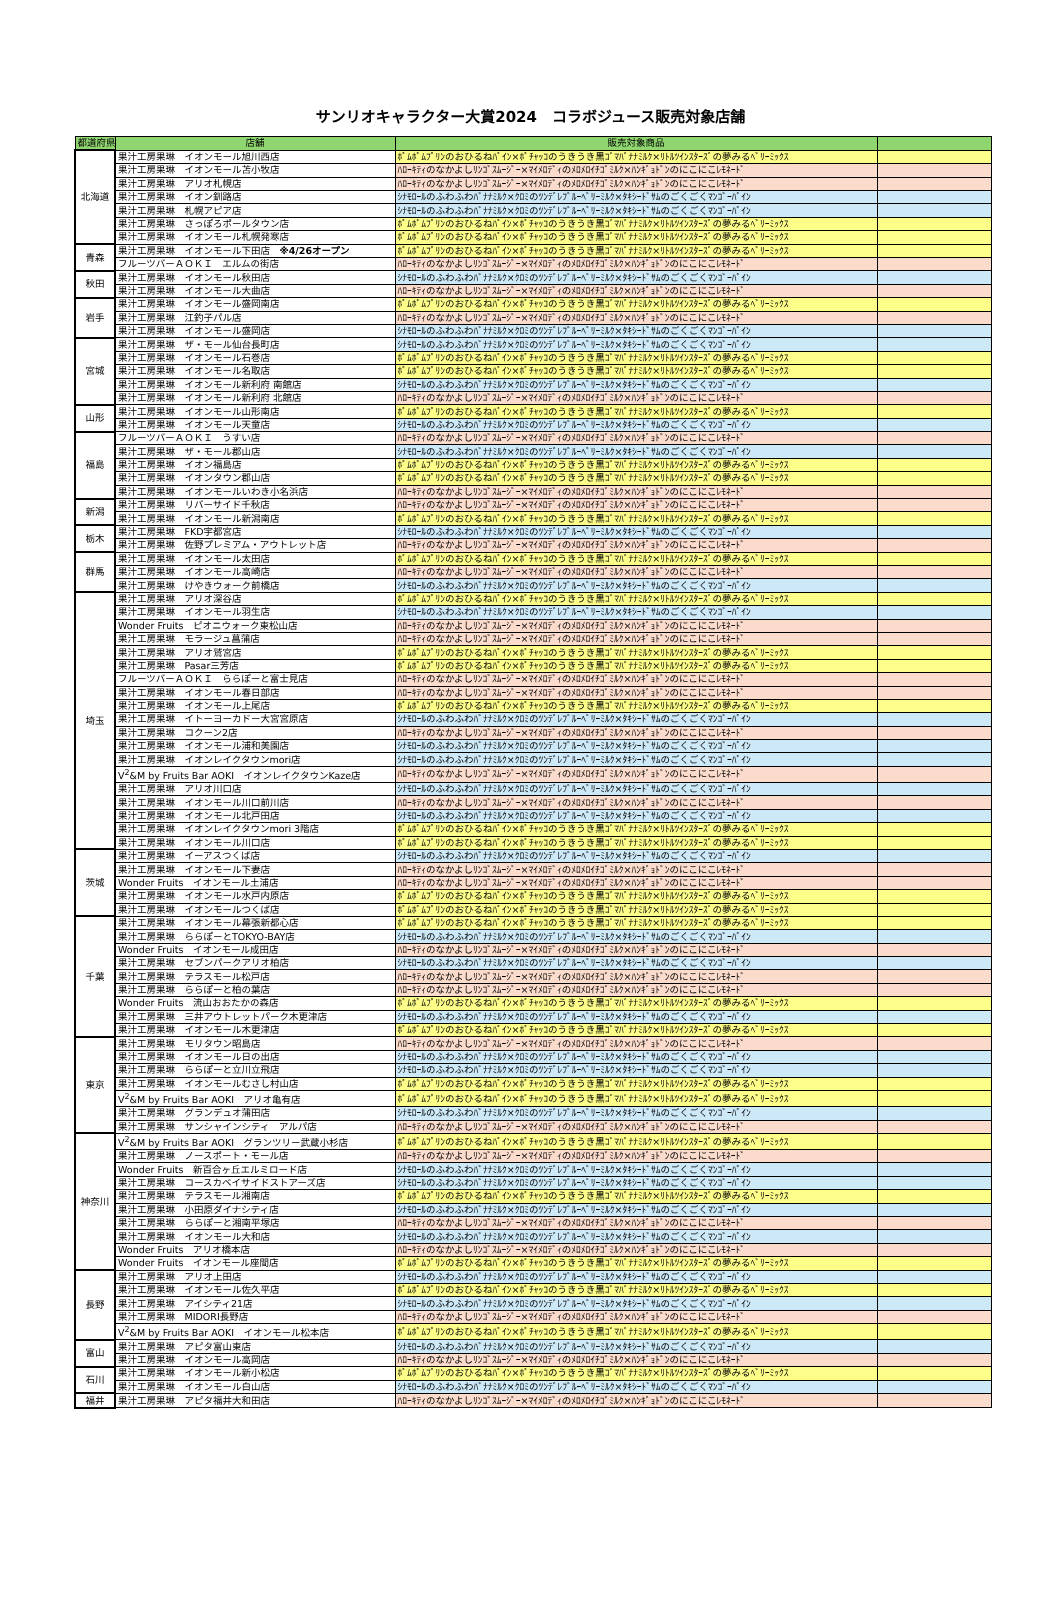サンリオキャラクター大賞2024　コラボジュース販売対象店舗
| 都道府県 | 店舗 | 販売対象商品 | |
| --- | --- | --- | --- |
| 北海道 | 果汁工房果琳 イオンモール旭川西店 | ﾎﾟﾑﾎﾟﾑﾌﾟﾘﾝのおひるねﾊﾟｲﾝ×ﾎﾟﾁｬｯｺのうきうき黒ｺﾞﾏﾊﾞﾅﾅﾐﾙｸ×ﾘﾄﾙﾂｲﾝｽﾀｰｽﾞの夢みるﾍﾞﾘｰﾐｯｸｽ | |
| | 果汁工房果琳 イオンモール苫小牧店 | ﾊﾛｰｷﾃｨのなかよしﾘﾝｺﾞｽﾑｰｼﾞｰ×ﾏｲﾒﾛﾃﾞｨのﾒﾛﾒﾛｲﾁｺﾞﾐﾙｸ×ﾊﾝｷﾞｮﾄﾞﾝのにこにこﾚﾓﾈｰﾄﾞ | |
| | 果汁工房果琳 アリオ札幌店 | ﾊﾛｰｷﾃｨのなかよしﾘﾝｺﾞｽﾑｰｼﾞｰ×ﾏｲﾒﾛﾃﾞｨのﾒﾛﾒﾛｲﾁｺﾞﾐﾙｸ×ﾊﾝｷﾞｮﾄﾞﾝのにこにこﾚﾓﾈｰﾄﾞ | |
| | 果汁工房果琳 イオン釧路店 | ｼﾅﾓﾛｰﾙのふわふわﾊﾞﾅﾅﾐﾙｸ×ｸﾛﾐのﾂﾝﾃﾞﾚﾌﾞﾙｰﾍﾞﾘｰﾐﾙｸ×ﾀｷｼｰﾄﾞｻﾑのごくごくﾏﾝｺﾞｰﾊﾟｲﾝ | |
| | 果汁工房果琳 札幌アピア店 | ｼﾅﾓﾛｰﾙのふわふわﾊﾞﾅﾅﾐﾙｸ×ｸﾛﾐのﾂﾝﾃﾞﾚﾌﾞﾙｰﾍﾞﾘｰﾐﾙｸ×ﾀｷｼｰﾄﾞｻﾑのごくごくﾏﾝｺﾞｰﾊﾟｲﾝ | |
| | 果汁工房果琳 さっぽろポールタウン店 | ﾎﾟﾑﾎﾟﾑﾌﾟﾘﾝのおひるねﾊﾟｲﾝ×ﾎﾟﾁｬｯｺのうきうき黒ｺﾞﾏﾊﾞﾅﾅﾐﾙｸ×ﾘﾄﾙﾂｲﾝｽﾀｰｽﾞの夢みるﾍﾞﾘｰﾐｯｸｽ | |
| | 果汁工房果琳 イオンモール札幌発寒店 | ﾎﾟﾑﾎﾟﾑﾌﾟﾘﾝのおひるねﾊﾟｲﾝ×ﾎﾟﾁｬｯｺのうきうき黒ｺﾞﾏﾊﾞﾅﾅﾐﾙｸ×ﾘﾄﾙﾂｲﾝｽﾀｰｽﾞの夢みるﾍﾞﾘｰﾐｯｸｽ | |
| 青森 | 果汁工房果琳 イオンモール下田店 ※4/26オープン | ﾎﾟﾑﾎﾟﾑﾌﾟﾘﾝのおひるねﾊﾟｲﾝ×ﾎﾟﾁｬｯｺのうきうき黒ｺﾞﾏﾊﾞﾅﾅﾐﾙｸ×ﾘﾄﾙﾂｲﾝｽﾀｰｽﾞの夢みるﾍﾞﾘｰﾐｯｸｽ | |
| | フルーツバーＡＯＫＩ エルムの街店 | ﾊﾛｰｷﾃｨのなかよしﾘﾝｺﾞｽﾑｰｼﾞｰ×ﾏｲﾒﾛﾃﾞｨのﾒﾛﾒﾛｲﾁｺﾞﾐﾙｸ×ﾊﾝｷﾞｮﾄﾞﾝのにこにこﾚﾓﾈｰﾄﾞ | |
| 秋田 | 果汁工房果琳 イオンモール秋田店 | ｼﾅﾓﾛｰﾙのふわふわﾊﾞﾅﾅﾐﾙｸ×ｸﾛﾐのﾂﾝﾃﾞﾚﾌﾞﾙｰﾍﾞﾘｰﾐﾙｸ×ﾀｷｼｰﾄﾞｻﾑのごくごくﾏﾝｺﾞｰﾊﾟｲﾝ | |
| | 果汁工房果琳 イオンモール大曲店 | ﾊﾛｰｷﾃｨのなかよしﾘﾝｺﾞｽﾑｰｼﾞｰ×ﾏｲﾒﾛﾃﾞｨのﾒﾛﾒﾛｲﾁｺﾞﾐﾙｸ×ﾊﾝｷﾞｮﾄﾞﾝのにこにこﾚﾓﾈｰﾄﾞ | |
| 岩手 | 果汁工房果琳 イオンモール盛岡南店 | ﾎﾟﾑﾎﾟﾑﾌﾟﾘﾝのおひるねﾊﾟｲﾝ×ﾎﾟﾁｬｯｺのうきうき黒ｺﾞﾏﾊﾞﾅﾅﾐﾙｸ×ﾘﾄﾙﾂｲﾝｽﾀｰｽﾞの夢みるﾍﾞﾘｰﾐｯｸｽ | |
| | 果汁工房果琳 江釣子パル店 | ﾊﾛｰｷﾃｨのなかよしﾘﾝｺﾞｽﾑｰｼﾞｰ×ﾏｲﾒﾛﾃﾞｨのﾒﾛﾒﾛｲﾁｺﾞﾐﾙｸ×ﾊﾝｷﾞｮﾄﾞﾝのにこにこﾚﾓﾈｰﾄﾞ | |
| | 果汁工房果琳 イオンモール盛岡店 | ｼﾅﾓﾛｰﾙのふわふわﾊﾞﾅﾅﾐﾙｸ×ｸﾛﾐのﾂﾝﾃﾞﾚﾌﾞﾙｰﾍﾞﾘｰﾐﾙｸ×ﾀｷｼｰﾄﾞｻﾑのごくごくﾏﾝｺﾞｰﾊﾟｲﾝ | |
| 宮城 | 果汁工房果琳 ザ・モール仙台長町店 | ｼﾅﾓﾛｰﾙのふわふわﾊﾞﾅﾅﾐﾙｸ×ｸﾛﾐのﾂﾝﾃﾞﾚﾌﾞﾙｰﾍﾞﾘｰﾐﾙｸ×ﾀｷｼｰﾄﾞｻﾑのごくごくﾏﾝｺﾞｰﾊﾟｲﾝ | |
| | 果汁工房果琳 イオンモール石巻店 | ﾎﾟﾑﾎﾟﾑﾌﾟﾘﾝのおひるねﾊﾟｲﾝ×ﾎﾟﾁｬｯｺのうきうき黒ｺﾞﾏﾊﾞﾅﾅﾐﾙｸ×ﾘﾄﾙﾂｲﾝｽﾀｰｽﾞの夢みるﾍﾞﾘｰﾐｯｸｽ | |
| | 果汁工房果琳 イオンモール名取店 | ﾎﾟﾑﾎﾟﾑﾌﾟﾘﾝのおひるねﾊﾟｲﾝ×ﾎﾟﾁｬｯｺのうきうき黒ｺﾞﾏﾊﾞﾅﾅﾐﾙｸ×ﾘﾄﾙﾂｲﾝｽﾀｰｽﾞの夢みるﾍﾞﾘｰﾐｯｸｽ | |
| | 果汁工房果琳 イオンモール新利府 南館店 | ｼﾅﾓﾛｰﾙのふわふわﾊﾞﾅﾅﾐﾙｸ×ｸﾛﾐのﾂﾝﾃﾞﾚﾌﾞﾙｰﾍﾞﾘｰﾐﾙｸ×ﾀｷｼｰﾄﾞｻﾑのごくごくﾏﾝｺﾞｰﾊﾟｲﾝ | |
| | 果汁工房果琳 イオンモール新利府 北館店 | ﾊﾛｰｷﾃｨのなかよしﾘﾝｺﾞｽﾑｰｼﾞｰ×ﾏｲﾒﾛﾃﾞｨのﾒﾛﾒﾛｲﾁｺﾞﾐﾙｸ×ﾊﾝｷﾞｮﾄﾞﾝのにこにこﾚﾓﾈｰﾄﾞ | |
| 山形 | 果汁工房果琳 イオンモール山形南店 | ﾎﾟﾑﾎﾟﾑﾌﾟﾘﾝのおひるねﾊﾟｲﾝ×ﾎﾟﾁｬｯｺのうきうき黒ｺﾞﾏﾊﾞﾅﾅﾐﾙｸ×ﾘﾄﾙﾂｲﾝｽﾀｰｽﾞの夢みるﾍﾞﾘｰﾐｯｸｽ | |
| | 果汁工房果琳 イオンモール天童店 | ｼﾅﾓﾛｰﾙのふわふわﾊﾞﾅﾅﾐﾙｸ×ｸﾛﾐのﾂﾝﾃﾞﾚﾌﾞﾙｰﾍﾞﾘｰﾐﾙｸ×ﾀｷｼｰﾄﾞｻﾑのごくごくﾏﾝｺﾞｰﾊﾟｲﾝ | |
| 福島 | フルーツバーＡＯＫＩ うすい店 | ﾊﾛｰｷﾃｨのなかよしﾘﾝｺﾞｽﾑｰｼﾞｰ×ﾏｲﾒﾛﾃﾞｨのﾒﾛﾒﾛｲﾁｺﾞﾐﾙｸ×ﾊﾝｷﾞｮﾄﾞﾝのにこにこﾚﾓﾈｰﾄﾞ | |
| | 果汁工房果琳 ザ・モール郡山店 | ｼﾅﾓﾛｰﾙのふわふわﾊﾞﾅﾅﾐﾙｸ×ｸﾛﾐのﾂﾝﾃﾞﾚﾌﾞﾙｰﾍﾞﾘｰﾐﾙｸ×ﾀｷｼｰﾄﾞｻﾑのごくごくﾏﾝｺﾞｰﾊﾟｲﾝ | |
| | 果汁工房果琳 イオン福島店 | ﾎﾟﾑﾎﾟﾑﾌﾟﾘﾝのおひるねﾊﾟｲﾝ×ﾎﾟﾁｬｯｺのうきうき黒ｺﾞﾏﾊﾞﾅﾅﾐﾙｸ×ﾘﾄﾙﾂｲﾝｽﾀｰｽﾞの夢みるﾍﾞﾘｰﾐｯｸｽ | |
| | 果汁工房果琳 イオンタウン郡山店 | ﾎﾟﾑﾎﾟﾑﾌﾟﾘﾝのおひるねﾊﾟｲﾝ×ﾎﾟﾁｬｯｺのうきうき黒ｺﾞﾏﾊﾞﾅﾅﾐﾙｸ×ﾘﾄﾙﾂｲﾝｽﾀｰｽﾞの夢みるﾍﾞﾘｰﾐｯｸｽ | |
| | 果汁工房果琳 イオンモールいわき小名浜店 | ﾊﾛｰｷﾃｨのなかよしﾘﾝｺﾞｽﾑｰｼﾞｰ×ﾏｲﾒﾛﾃﾞｨのﾒﾛﾒﾛｲﾁｺﾞﾐﾙｸ×ﾊﾝｷﾞｮﾄﾞﾝのにこにこﾚﾓﾈｰﾄﾞ | |
| 新潟 | 果汁工房果琳 リバーサイド千秋店 | ﾊﾛｰｷﾃｨのなかよしﾘﾝｺﾞｽﾑｰｼﾞｰ×ﾏｲﾒﾛﾃﾞｨのﾒﾛﾒﾛｲﾁｺﾞﾐﾙｸ×ﾊﾝｷﾞｮﾄﾞﾝのにこにこﾚﾓﾈｰﾄﾞ | |
| | 果汁工房果琳 イオンモール新潟南店 | ﾎﾟﾑﾎﾟﾑﾌﾟﾘﾝのおひるねﾊﾟｲﾝ×ﾎﾟﾁｬｯｺのうきうき黒ｺﾞﾏﾊﾞﾅﾅﾐﾙｸ×ﾘﾄﾙﾂｲﾝｽﾀｰｽﾞの夢みるﾍﾞﾘｰﾐｯｸｽ | |
| 栃木 | 果汁工房果琳 FKD宇都宮店 | ｼﾅﾓﾛｰﾙのふわふわﾊﾞﾅﾅﾐﾙｸ×ｸﾛﾐのﾂﾝﾃﾞﾚﾌﾞﾙｰﾍﾞﾘｰﾐﾙｸ×ﾀｷｼｰﾄﾞｻﾑのごくごくﾏﾝｺﾞｰﾊﾟｲﾝ | |
| | 果汁工房果琳 佐野プレミアム・アウトレット店 | ﾊﾛｰｷﾃｨのなかよしﾘﾝｺﾞｽﾑｰｼﾞｰ×ﾏｲﾒﾛﾃﾞｨのﾒﾛﾒﾛｲﾁｺﾞﾐﾙｸ×ﾊﾝｷﾞｮﾄﾞﾝのにこにこﾚﾓﾈｰﾄﾞ | |
| 群馬 | 果汁工房果琳 イオンモール太田店 | ﾎﾟﾑﾎﾟﾑﾌﾟﾘﾝのおひるねﾊﾟｲﾝ×ﾎﾟﾁｬｯｺのうきうき黒ｺﾞﾏﾊﾞﾅﾅﾐﾙｸ×ﾘﾄﾙﾂｲﾝｽﾀｰｽﾞの夢みるﾍﾞﾘｰﾐｯｸｽ | |
| | 果汁工房果琳 イオンモール高崎店 | ﾊﾛｰｷﾃｨのなかよしﾘﾝｺﾞｽﾑｰｼﾞｰ×ﾏｲﾒﾛﾃﾞｨのﾒﾛﾒﾛｲﾁｺﾞﾐﾙｸ×ﾊﾝｷﾞｮﾄﾞﾝのにこにこﾚﾓﾈｰﾄﾞ | |
| | 果汁工房果琳 けやきウォーク前橋店 | ｼﾅﾓﾛｰﾙのふわふわﾊﾞﾅﾅﾐﾙｸ×ｸﾛﾐのﾂﾝﾃﾞﾚﾌﾞﾙｰﾍﾞﾘｰﾐﾙｸ×ﾀｷｼｰﾄﾞｻﾑのごくごくﾏﾝｺﾞｰﾊﾟｲﾝ | |
| 埼玉 | 果汁工房果琳 アリオ深谷店 | ﾎﾟﾑﾎﾟﾑﾌﾟﾘﾝのおひるねﾊﾟｲﾝ×ﾎﾟﾁｬｯｺのうきうき黒ｺﾞﾏﾊﾞﾅﾅﾐﾙｸ×ﾘﾄﾙﾂｲﾝｽﾀｰｽﾞの夢みるﾍﾞﾘｰﾐｯｸｽ | |
| | 果汁工房果琳 イオンモール羽生店 | ｼﾅﾓﾛｰﾙのふわふわﾊﾞﾅﾅﾐﾙｸ×ｸﾛﾐのﾂﾝﾃﾞﾚﾌﾞﾙｰﾍﾞﾘｰﾐﾙｸ×ﾀｷｼｰﾄﾞｻﾑのごくごくﾏﾝｺﾞｰﾊﾟｲﾝ | |
| | Wonder Fruits ピオニウォーク東松山店 | ﾊﾛｰｷﾃｨのなかよしﾘﾝｺﾞｽﾑｰｼﾞｰ×ﾏｲﾒﾛﾃﾞｨのﾒﾛﾒﾛｲﾁｺﾞﾐﾙｸ×ﾊﾝｷﾞｮﾄﾞﾝのにこにこﾚﾓﾈｰﾄﾞ | |
| | 果汁工房果琳 モラージュ菖蒲店 | ﾊﾛｰｷﾃｨのなかよしﾘﾝｺﾞｽﾑｰｼﾞｰ×ﾏｲﾒﾛﾃﾞｨのﾒﾛﾒﾛｲﾁｺﾞﾐﾙｸ×ﾊﾝｷﾞｮﾄﾞﾝのにこにこﾚﾓﾈｰﾄﾞ | |
| | 果汁工房果琳 アリオ鷲宮店 | ﾎﾟﾑﾎﾟﾑﾌﾟﾘﾝのおひるねﾊﾟｲﾝ×ﾎﾟﾁｬｯｺのうきうき黒ｺﾞﾏﾊﾞﾅﾅﾐﾙｸ×ﾘﾄﾙﾂｲﾝｽﾀｰｽﾞの夢みるﾍﾞﾘｰﾐｯｸｽ | |
| | 果汁工房果琳 Pasar三芳店 | ﾎﾟﾑﾎﾟﾑﾌﾟﾘﾝのおひるねﾊﾟｲﾝ×ﾎﾟﾁｬｯｺのうきうき黒ｺﾞﾏﾊﾞﾅﾅﾐﾙｸ×ﾘﾄﾙﾂｲﾝｽﾀｰｽﾞの夢みるﾍﾞﾘｰﾐｯｸｽ | |
| | フルーツバーＡＯＫＩ ららぽーと富士見店 | ﾊﾛｰｷﾃｨのなかよしﾘﾝｺﾞｽﾑｰｼﾞｰ×ﾏｲﾒﾛﾃﾞｨのﾒﾛﾒﾛｲﾁｺﾞﾐﾙｸ×ﾊﾝｷﾞｮﾄﾞﾝのにこにこﾚﾓﾈｰﾄﾞ | |
| | 果汁工房果琳 イオンモール春日部店 | ﾊﾛｰｷﾃｨのなかよしﾘﾝｺﾞｽﾑｰｼﾞｰ×ﾏｲﾒﾛﾃﾞｨのﾒﾛﾒﾛｲﾁｺﾞﾐﾙｸ×ﾊﾝｷﾞｮﾄﾞﾝのにこにこﾚﾓﾈｰﾄﾞ | |
| | 果汁工房果琳 イオンモール上尾店 | ﾎﾟﾑﾎﾟﾑﾌﾟﾘﾝのおひるねﾊﾟｲﾝ×ﾎﾟﾁｬｯｺのうきうき黒ｺﾞﾏﾊﾞﾅﾅﾐﾙｸ×ﾘﾄﾙﾂｲﾝｽﾀｰｽﾞの夢みるﾍﾞﾘｰﾐｯｸｽ | |
| | 果汁工房果琳 イトーヨーカドー大宮宮原店 | ｼﾅﾓﾛｰﾙのふわふわﾊﾞﾅﾅﾐﾙｸ×ｸﾛﾐのﾂﾝﾃﾞﾚﾌﾞﾙｰﾍﾞﾘｰﾐﾙｸ×ﾀｷｼｰﾄﾞｻﾑのごくごくﾏﾝｺﾞｰﾊﾟｲﾝ | |
| | 果汁工房果琳 コクーン2店 | ﾊﾛｰｷﾃｨのなかよしﾘﾝｺﾞｽﾑｰｼﾞｰ×ﾏｲﾒﾛﾃﾞｨのﾒﾛﾒﾛｲﾁｺﾞﾐﾙｸ×ﾊﾝｷﾞｮﾄﾞﾝのにこにこﾚﾓﾈｰﾄﾞ | |
| | 果汁工房果琳 イオンモール浦和美園店 | ｼﾅﾓﾛｰﾙのふわふわﾊﾞﾅﾅﾐﾙｸ×ｸﾛﾐのﾂﾝﾃﾞﾚﾌﾞﾙｰﾍﾞﾘｰﾐﾙｸ×ﾀｷｼｰﾄﾞｻﾑのごくごくﾏﾝｺﾞｰﾊﾟｲﾝ | |
| | 果汁工房果琳 イオンレイクタウンmori店 | ｼﾅﾓﾛｰﾙのふわふわﾊﾞﾅﾅﾐﾙｸ×ｸﾛﾐのﾂﾝﾃﾞﾚﾌﾞﾙｰﾍﾞﾘｰﾐﾙｸ×ﾀｷｼｰﾄﾞｻﾑのごくごくﾏﾝｺﾞｰﾊﾟｲﾝ | |
| | V<sup>2</sup>&M by Fruits Bar AOKI イオンレイクタウンKaze店 | ﾊﾛｰｷﾃｨのなかよしﾘﾝｺﾞｽﾑｰｼﾞｰ×ﾏｲﾒﾛﾃﾞｨのﾒﾛﾒﾛｲﾁｺﾞﾐﾙｸ×ﾊﾝｷﾞｮﾄﾞﾝのにこにこﾚﾓﾈｰﾄﾞ | |
| | 果汁工房果琳 アリオ川口店 | ｼﾅﾓﾛｰﾙのふわふわﾊﾞﾅﾅﾐﾙｸ×ｸﾛﾐのﾂﾝﾃﾞﾚﾌﾞﾙｰﾍﾞﾘｰﾐﾙｸ×ﾀｷｼｰﾄﾞｻﾑのごくごくﾏﾝｺﾞｰﾊﾟｲﾝ | |
| | 果汁工房果琳 イオンモール川口前川店 | ﾊﾛｰｷﾃｨのなかよしﾘﾝｺﾞｽﾑｰｼﾞｰ×ﾏｲﾒﾛﾃﾞｨのﾒﾛﾒﾛｲﾁｺﾞﾐﾙｸ×ﾊﾝｷﾞｮﾄﾞﾝのにこにこﾚﾓﾈｰﾄﾞ | |
| | 果汁工房果琳 イオンモール北戸田店 | ｼﾅﾓﾛｰﾙのふわふわﾊﾞﾅﾅﾐﾙｸ×ｸﾛﾐのﾂﾝﾃﾞﾚﾌﾞﾙｰﾍﾞﾘｰﾐﾙｸ×ﾀｷｼｰﾄﾞｻﾑのごくごくﾏﾝｺﾞｰﾊﾟｲﾝ | |
| | 果汁工房果琳 イオンレイクタウンmori 3階店 | ﾎﾟﾑﾎﾟﾑﾌﾟﾘﾝのおひるねﾊﾟｲﾝ×ﾎﾟﾁｬｯｺのうきうき黒ｺﾞﾏﾊﾞﾅﾅﾐﾙｸ×ﾘﾄﾙﾂｲﾝｽﾀｰｽﾞの夢みるﾍﾞﾘｰﾐｯｸｽ | |
| | 果汁工房果琳 イオンモール川口店 | ﾎﾟﾑﾎﾟﾑﾌﾟﾘﾝのおひるねﾊﾟｲﾝ×ﾎﾟﾁｬｯｺのうきうき黒ｺﾞﾏﾊﾞﾅﾅﾐﾙｸ×ﾘﾄﾙﾂｲﾝｽﾀｰｽﾞの夢みるﾍﾞﾘｰﾐｯｸｽ | |
| 茨城 | 果汁工房果琳 イーアスつくば店 | ｼﾅﾓﾛｰﾙのふわふわﾊﾞﾅﾅﾐﾙｸ×ｸﾛﾐのﾂﾝﾃﾞﾚﾌﾞﾙｰﾍﾞﾘｰﾐﾙｸ×ﾀｷｼｰﾄﾞｻﾑのごくごくﾏﾝｺﾞｰﾊﾟｲﾝ | |
| | 果汁工房果琳 イオンモール下妻店 | ﾊﾛｰｷﾃｨのなかよしﾘﾝｺﾞｽﾑｰｼﾞｰ×ﾏｲﾒﾛﾃﾞｨのﾒﾛﾒﾛｲﾁｺﾞﾐﾙｸ×ﾊﾝｷﾞｮﾄﾞﾝのにこにこﾚﾓﾈｰﾄﾞ | |
| | Wonder Fruits イオンモール土浦店 | ﾊﾛｰｷﾃｨのなかよしﾘﾝｺﾞｽﾑｰｼﾞｰ×ﾏｲﾒﾛﾃﾞｨのﾒﾛﾒﾛｲﾁｺﾞﾐﾙｸ×ﾊﾝｷﾞｮﾄﾞﾝのにこにこﾚﾓﾈｰﾄﾞ | |
| | 果汁工房果琳 イオンモール水戸内原店 | ﾎﾟﾑﾎﾟﾑﾌﾟﾘﾝのおひるねﾊﾟｲﾝ×ﾎﾟﾁｬｯｺのうきうき黒ｺﾞﾏﾊﾞﾅﾅﾐﾙｸ×ﾘﾄﾙﾂｲﾝｽﾀｰｽﾞの夢みるﾍﾞﾘｰﾐｯｸｽ | |
| | 果汁工房果琳 イオンモールつくば店 | ﾎﾟﾑﾎﾟﾑﾌﾟﾘﾝのおひるねﾊﾟｲﾝ×ﾎﾟﾁｬｯｺのうきうき黒ｺﾞﾏﾊﾞﾅﾅﾐﾙｸ×ﾘﾄﾙﾂｲﾝｽﾀｰｽﾞの夢みるﾍﾞﾘｰﾐｯｸｽ | |
| 千葉 | 果汁工房果琳 イオンモール幕張新都心店 | ﾎﾟﾑﾎﾟﾑﾌﾟﾘﾝのおひるねﾊﾟｲﾝ×ﾎﾟﾁｬｯｺのうきうき黒ｺﾞﾏﾊﾞﾅﾅﾐﾙｸ×ﾘﾄﾙﾂｲﾝｽﾀｰｽﾞの夢みるﾍﾞﾘｰﾐｯｸｽ | |
| | 果汁工房果琳 ららぽーとTOKYO-BAY店 | ｼﾅﾓﾛｰﾙのふわふわﾊﾞﾅﾅﾐﾙｸ×ｸﾛﾐのﾂﾝﾃﾞﾚﾌﾞﾙｰﾍﾞﾘｰﾐﾙｸ×ﾀｷｼｰﾄﾞｻﾑのごくごくﾏﾝｺﾞｰﾊﾟｲﾝ | |
| | Wonder Fruits イオンモール成田店 | ﾊﾛｰｷﾃｨのなかよしﾘﾝｺﾞｽﾑｰｼﾞｰ×ﾏｲﾒﾛﾃﾞｨのﾒﾛﾒﾛｲﾁｺﾞﾐﾙｸ×ﾊﾝｷﾞｮﾄﾞﾝのにこにこﾚﾓﾈｰﾄﾞ | |
| | 果汁工房果琳 セブンパークアリオ柏店 | ｼﾅﾓﾛｰﾙのふわふわﾊﾞﾅﾅﾐﾙｸ×ｸﾛﾐのﾂﾝﾃﾞﾚﾌﾞﾙｰﾍﾞﾘｰﾐﾙｸ×ﾀｷｼｰﾄﾞｻﾑのごくごくﾏﾝｺﾞｰﾊﾟｲﾝ | |
| | 果汁工房果琳 テラスモール松戸店 | ﾊﾛｰｷﾃｨのなかよしﾘﾝｺﾞｽﾑｰｼﾞｰ×ﾏｲﾒﾛﾃﾞｨのﾒﾛﾒﾛｲﾁｺﾞﾐﾙｸ×ﾊﾝｷﾞｮﾄﾞﾝのにこにこﾚﾓﾈｰﾄﾞ | |
| | 果汁工房果琳 ららぽーと柏の葉店 | ﾊﾛｰｷﾃｨのなかよしﾘﾝｺﾞｽﾑｰｼﾞｰ×ﾏｲﾒﾛﾃﾞｨのﾒﾛﾒﾛｲﾁｺﾞﾐﾙｸ×ﾊﾝｷﾞｮﾄﾞﾝのにこにこﾚﾓﾈｰﾄﾞ | |
| | Wonder Fruits 流山おおたかの森店 | ﾎﾟﾑﾎﾟﾑﾌﾟﾘﾝのおひるねﾊﾟｲﾝ×ﾎﾟﾁｬｯｺのうきうき黒ｺﾞﾏﾊﾞﾅﾅﾐﾙｸ×ﾘﾄﾙﾂｲﾝｽﾀｰｽﾞの夢みるﾍﾞﾘｰﾐｯｸｽ | |
| | 果汁工房果琳 三井アウトレットパーク木更津店 | ｼﾅﾓﾛｰﾙのふわふわﾊﾞﾅﾅﾐﾙｸ×ｸﾛﾐのﾂﾝﾃﾞﾚﾌﾞﾙｰﾍﾞﾘｰﾐﾙｸ×ﾀｷｼｰﾄﾞｻﾑのごくごくﾏﾝｺﾞｰﾊﾟｲﾝ | |
| | 果汁工房果琳 イオンモール木更津店 | ﾎﾟﾑﾎﾟﾑﾌﾟﾘﾝのおひるねﾊﾟｲﾝ×ﾎﾟﾁｬｯｺのうきうき黒ｺﾞﾏﾊﾞﾅﾅﾐﾙｸ×ﾘﾄﾙﾂｲﾝｽﾀｰｽﾞの夢みるﾍﾞﾘｰﾐｯｸｽ | |
| 東京 | 果汁工房果琳 モリタウン昭島店 | ﾊﾛｰｷﾃｨのなかよしﾘﾝｺﾞｽﾑｰｼﾞｰ×ﾏｲﾒﾛﾃﾞｨのﾒﾛﾒﾛｲﾁｺﾞﾐﾙｸ×ﾊﾝｷﾞｮﾄﾞﾝのにこにこﾚﾓﾈｰﾄﾞ | |
| | 果汁工房果琳 イオンモール日の出店 | ｼﾅﾓﾛｰﾙのふわふわﾊﾞﾅﾅﾐﾙｸ×ｸﾛﾐのﾂﾝﾃﾞﾚﾌﾞﾙｰﾍﾞﾘｰﾐﾙｸ×ﾀｷｼｰﾄﾞｻﾑのごくごくﾏﾝｺﾞｰﾊﾟｲﾝ | |
| | 果汁工房果琳 ららぽーと立川立飛店 | ｼﾅﾓﾛｰﾙのふわふわﾊﾞﾅﾅﾐﾙｸ×ｸﾛﾐのﾂﾝﾃﾞﾚﾌﾞﾙｰﾍﾞﾘｰﾐﾙｸ×ﾀｷｼｰﾄﾞｻﾑのごくごくﾏﾝｺﾞｰﾊﾟｲﾝ | |
| | 果汁工房果琳 イオンモールむさし村山店 | ﾎﾟﾑﾎﾟﾑﾌﾟﾘﾝのおひるねﾊﾟｲﾝ×ﾎﾟﾁｬｯｺのうきうき黒ｺﾞﾏﾊﾞﾅﾅﾐﾙｸ×ﾘﾄﾙﾂｲﾝｽﾀｰｽﾞの夢みるﾍﾞﾘｰﾐｯｸｽ | |
| | V<sup>2</sup>&M by Fruits Bar AOKI アリオ亀有店 | ﾎﾟﾑﾎﾟﾑﾌﾟﾘﾝのおひるねﾊﾟｲﾝ×ﾎﾟﾁｬｯｺのうきうき黒ｺﾞﾏﾊﾞﾅﾅﾐﾙｸ×ﾘﾄﾙﾂｲﾝｽﾀｰｽﾞの夢みるﾍﾞﾘｰﾐｯｸｽ | |
| | 果汁工房果琳 グランデュオ蒲田店 | ｼﾅﾓﾛｰﾙのふわふわﾊﾞﾅﾅﾐﾙｸ×ｸﾛﾐのﾂﾝﾃﾞﾚﾌﾞﾙｰﾍﾞﾘｰﾐﾙｸ×ﾀｷｼｰﾄﾞｻﾑのごくごくﾏﾝｺﾞｰﾊﾟｲﾝ | |
| | 果汁工房果琳 サンシャインシティ アルパ店 | ﾊﾛｰｷﾃｨのなかよしﾘﾝｺﾞｽﾑｰｼﾞｰ×ﾏｲﾒﾛﾃﾞｨのﾒﾛﾒﾛｲﾁｺﾞﾐﾙｸ×ﾊﾝｷﾞｮﾄﾞﾝのにこにこﾚﾓﾈｰﾄﾞ | |
| 神奈川 | V<sup>2</sup>&M by Fruits Bar AOKI グランツリー武蔵小杉店 | ﾎﾟﾑﾎﾟﾑﾌﾟﾘﾝのおひるねﾊﾟｲﾝ×ﾎﾟﾁｬｯｺのうきうき黒ｺﾞﾏﾊﾞﾅﾅﾐﾙｸ×ﾘﾄﾙﾂｲﾝｽﾀｰｽﾞの夢みるﾍﾞﾘｰﾐｯｸｽ | |
| | 果汁工房果琳 ノースポート・モール店 | ﾊﾛｰｷﾃｨのなかよしﾘﾝｺﾞｽﾑｰｼﾞｰ×ﾏｲﾒﾛﾃﾞｨのﾒﾛﾒﾛｲﾁｺﾞﾐﾙｸ×ﾊﾝｷﾞｮﾄﾞﾝのにこにこﾚﾓﾈｰﾄﾞ | |
| | Wonder Fruits 新百合ヶ丘エルミロード店 | ｼﾅﾓﾛｰﾙのふわふわﾊﾞﾅﾅﾐﾙｸ×ｸﾛﾐのﾂﾝﾃﾞﾚﾌﾞﾙｰﾍﾞﾘｰﾐﾙｸ×ﾀｷｼｰﾄﾞｻﾑのごくごくﾏﾝｺﾞｰﾊﾟｲﾝ | |
| | 果汁工房果琳 コースカベイサイドストアーズ店 | ｼﾅﾓﾛｰﾙのふわふわﾊﾞﾅﾅﾐﾙｸ×ｸﾛﾐのﾂﾝﾃﾞﾚﾌﾞﾙｰﾍﾞﾘｰﾐﾙｸ×ﾀｷｼｰﾄﾞｻﾑのごくごくﾏﾝｺﾞｰﾊﾟｲﾝ | |
| | 果汁工房果琳 テラスモール湘南店 | ﾎﾟﾑﾎﾟﾑﾌﾟﾘﾝのおひるねﾊﾟｲﾝ×ﾎﾟﾁｬｯｺのうきうき黒ｺﾞﾏﾊﾞﾅﾅﾐﾙｸ×ﾘﾄﾙﾂｲﾝｽﾀｰｽﾞの夢みるﾍﾞﾘｰﾐｯｸｽ | |
| | 果汁工房果琳 小田原ダイナシティ店 | ｼﾅﾓﾛｰﾙのふわふわﾊﾞﾅﾅﾐﾙｸ×ｸﾛﾐのﾂﾝﾃﾞﾚﾌﾞﾙｰﾍﾞﾘｰﾐﾙｸ×ﾀｷｼｰﾄﾞｻﾑのごくごくﾏﾝｺﾞｰﾊﾟｲﾝ | |
| | 果汁工房果琳 ららぽーと湘南平塚店 | ﾊﾛｰｷﾃｨのなかよしﾘﾝｺﾞｽﾑｰｼﾞｰ×ﾏｲﾒﾛﾃﾞｨのﾒﾛﾒﾛｲﾁｺﾞﾐﾙｸ×ﾊﾝｷﾞｮﾄﾞﾝのにこにこﾚﾓﾈｰﾄﾞ | |
| | 果汁工房果琳 イオンモール大和店 | ｼﾅﾓﾛｰﾙのふわふわﾊﾞﾅﾅﾐﾙｸ×ｸﾛﾐのﾂﾝﾃﾞﾚﾌﾞﾙｰﾍﾞﾘｰﾐﾙｸ×ﾀｷｼｰﾄﾞｻﾑのごくごくﾏﾝｺﾞｰﾊﾟｲﾝ | |
| | Wonder Fruits アリオ橋本店 | ﾊﾛｰｷﾃｨのなかよしﾘﾝｺﾞｽﾑｰｼﾞｰ×ﾏｲﾒﾛﾃﾞｨのﾒﾛﾒﾛｲﾁｺﾞﾐﾙｸ×ﾊﾝｷﾞｮﾄﾞﾝのにこにこﾚﾓﾈｰﾄﾞ | |
| | Wonder Fruits イオンモール座間店 | ﾎﾟﾑﾎﾟﾑﾌﾟﾘﾝのおひるねﾊﾟｲﾝ×ﾎﾟﾁｬｯｺのうきうき黒ｺﾞﾏﾊﾞﾅﾅﾐﾙｸ×ﾘﾄﾙﾂｲﾝｽﾀｰｽﾞの夢みるﾍﾞﾘｰﾐｯｸｽ | |
| 長野 | 果汁工房果琳 アリオ上田店 | ｼﾅﾓﾛｰﾙのふわふわﾊﾞﾅﾅﾐﾙｸ×ｸﾛﾐのﾂﾝﾃﾞﾚﾌﾞﾙｰﾍﾞﾘｰﾐﾙｸ×ﾀｷｼｰﾄﾞｻﾑのごくごくﾏﾝｺﾞｰﾊﾟｲﾝ | |
| | 果汁工房果琳 イオンモール佐久平店 | ﾎﾟﾑﾎﾟﾑﾌﾟﾘﾝのおひるねﾊﾟｲﾝ×ﾎﾟﾁｬｯｺのうきうき黒ｺﾞﾏﾊﾞﾅﾅﾐﾙｸ×ﾘﾄﾙﾂｲﾝｽﾀｰｽﾞの夢みるﾍﾞﾘｰﾐｯｸｽ | |
| | 果汁工房果琳 アイシティ21店 | ｼﾅﾓﾛｰﾙのふわふわﾊﾞﾅﾅﾐﾙｸ×ｸﾛﾐのﾂﾝﾃﾞﾚﾌﾞﾙｰﾍﾞﾘｰﾐﾙｸ×ﾀｷｼｰﾄﾞｻﾑのごくごくﾏﾝｺﾞｰﾊﾟｲﾝ | |
| | 果汁工房果琳 MIDORI長野店 | ﾊﾛｰｷﾃｨのなかよしﾘﾝｺﾞｽﾑｰｼﾞｰ×ﾏｲﾒﾛﾃﾞｨのﾒﾛﾒﾛｲﾁｺﾞﾐﾙｸ×ﾊﾝｷﾞｮﾄﾞﾝのにこにこﾚﾓﾈｰﾄﾞ | |
| | V<sup>2</sup>&M by Fruits Bar AOKI イオンモール松本店 | ﾎﾟﾑﾎﾟﾑﾌﾟﾘﾝのおひるねﾊﾟｲﾝ×ﾎﾟﾁｬｯｺのうきうき黒ｺﾞﾏﾊﾞﾅﾅﾐﾙｸ×ﾘﾄﾙﾂｲﾝｽﾀｰｽﾞの夢みるﾍﾞﾘｰﾐｯｸｽ | |
| 富山 | 果汁工房果琳 アピタ富山東店 | ｼﾅﾓﾛｰﾙのふわふわﾊﾞﾅﾅﾐﾙｸ×ｸﾛﾐのﾂﾝﾃﾞﾚﾌﾞﾙｰﾍﾞﾘｰﾐﾙｸ×ﾀｷｼｰﾄﾞｻﾑのごくごくﾏﾝｺﾞｰﾊﾟｲﾝ | |
| | 果汁工房果琳 イオンモール高岡店 | ﾊﾛｰｷﾃｨのなかよしﾘﾝｺﾞｽﾑｰｼﾞｰ×ﾏｲﾒﾛﾃﾞｨのﾒﾛﾒﾛｲﾁｺﾞﾐﾙｸ×ﾊﾝｷﾞｮﾄﾞﾝのにこにこﾚﾓﾈｰﾄﾞ | |
| 石川 | 果汁工房果琳 イオンモール新小松店 | ﾎﾟﾑﾎﾟﾑﾌﾟﾘﾝのおひるねﾊﾟｲﾝ×ﾎﾟﾁｬｯｺのうきうき黒ｺﾞﾏﾊﾞﾅﾅﾐﾙｸ×ﾘﾄﾙﾂｲﾝｽﾀｰｽﾞの夢みるﾍﾞﾘｰﾐｯｸｽ | |
| | 果汁工房果琳 イオンモール白山店 | ｼﾅﾓﾛｰﾙのふわふわﾊﾞﾅﾅﾐﾙｸ×ｸﾛﾐのﾂﾝﾃﾞﾚﾌﾞﾙｰﾍﾞﾘｰﾐﾙｸ×ﾀｷｼｰﾄﾞｻﾑのごくごくﾏﾝｺﾞｰﾊﾟｲﾝ | |
| 福井 | 果汁工房果琳 アピタ福井大和田店 | ﾊﾛｰｷﾃｨのなかよしﾘﾝｺﾞｽﾑｰｼﾞｰ×ﾏｲﾒﾛﾃﾞｨのﾒﾛﾒﾛｲﾁｺﾞﾐﾙｸ×ﾊﾝｷﾞｮﾄﾞﾝのにこにこﾚﾓﾈｰﾄﾞ | |